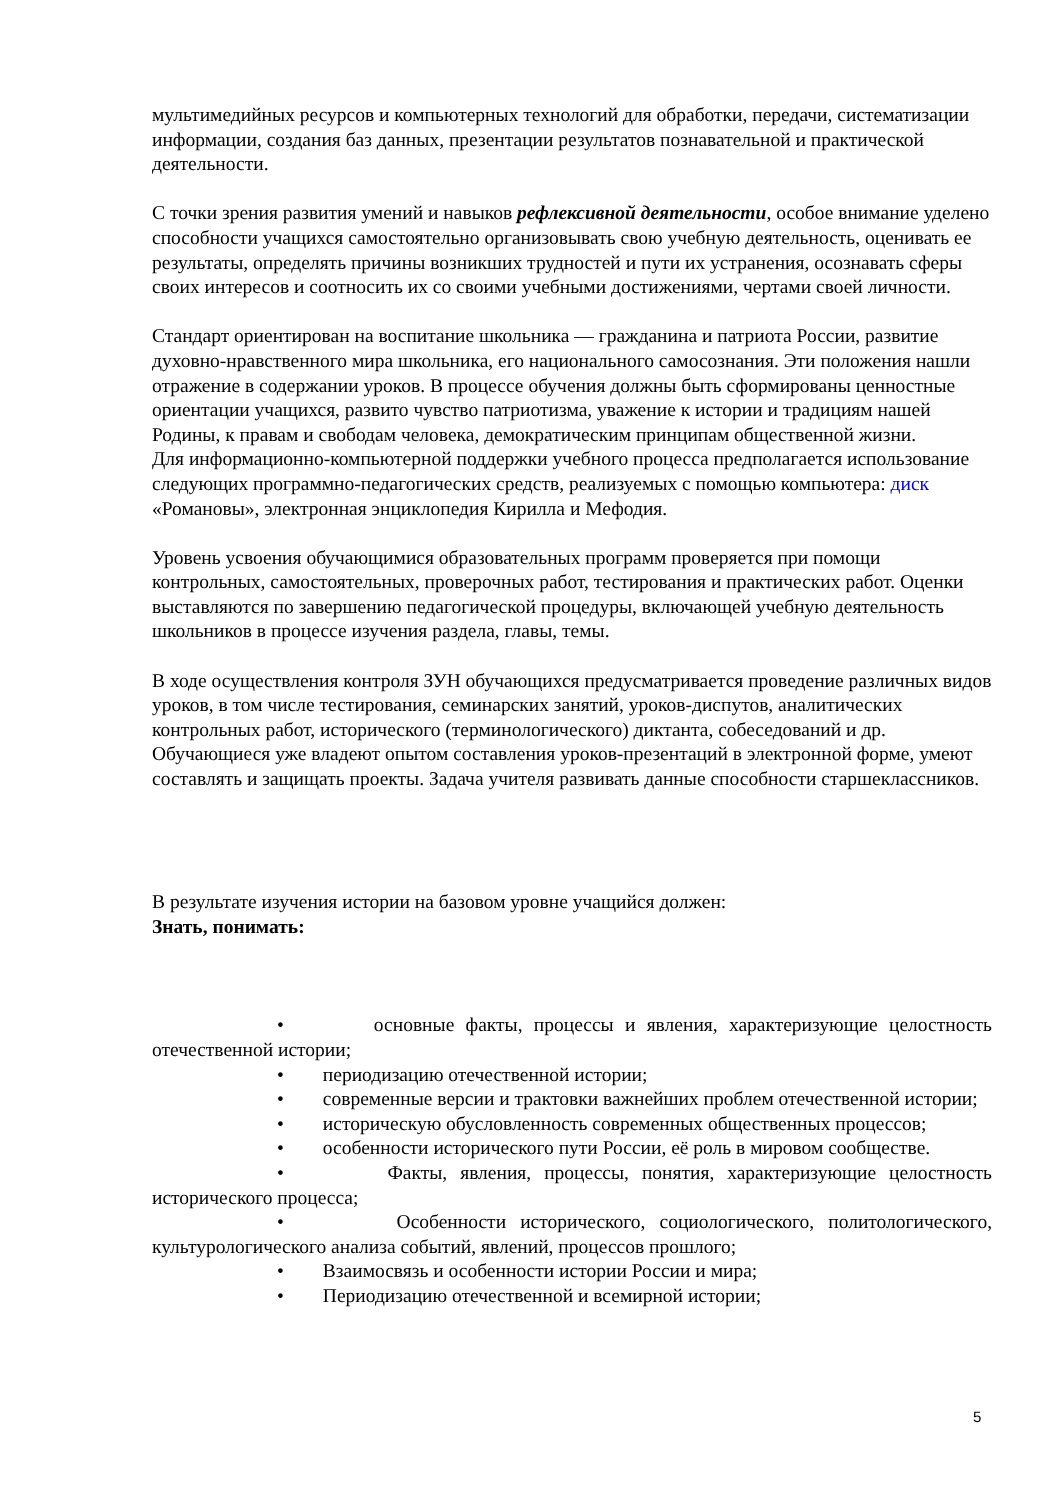мультимедийных ресурсов и компьютерных технологий для обработки, передачи, систематизации информации, создания баз данных, презентации результатов познавательной и практической деятельности.
С точки зрения развития умений и навыков рефлексивной деятельности, особое внимание уделено способности учащихся самостоятельно организовывать свою учебную деятельность, оценивать ее результаты, определять причины возникших трудностей и пути их устранения, осознавать сферы своих интересов и соотносить их со своими учебными достижениями, чертами своей личности.
Стандарт ориентирован на воспитание школьника — гражданина и патриота России, развитие духовно-нравственного мира школьника, его национального самосознания. Эти положения нашли отражение в содержании уроков. В процессе обучения должны быть сформированы ценностные ориентации учащихся, развито чувство патриотизма, уважение к истории и традициям нашей Родины, к правам и свободам человека, демократическим принципам общественной жизни.
Для информационно-компьютерной поддержки учебного процесса предполагается использование следующих программно-педагогических средств, реализуемых с помощью компьютера: диск «Романовы», электронная энциклопедия Кирилла и Мефодия.
Уровень усвоения обучающимися образовательных программ проверяется при помощи контрольных, самостоятельных, проверочных работ, тестирования и практических работ. Оценки выставляются по завершению педагогической процедуры, включающей учебную деятельность школьников в процессе изучения раздела, главы, темы.
В ходе осуществления контроля ЗУН обучающихся предусматривается проведение различных видов уроков, в том числе тестирования, семинарских занятий, уроков-диспутов, аналитических контрольных работ, исторического (терминологического) диктанта, собеседований и др. Обучающиеся уже владеют опытом составления уроков-презентаций в электронной форме, умеют составлять и защищать проекты. Задача учителя развивать данные способности старшеклассников.
В результате изучения истории на базовом уровне учащийся должен:
Знать, понимать:
• основные факты, процессы и явления, характеризующие целостность отечественной истории;
• периодизацию отечественной истории;
• современные версии и трактовки важнейших проблем отечественной истории;
• историческую обусловленность современных общественных процессов;
• особенности исторического пути России, её роль в мировом сообществе.
• Факты, явления, процессы, понятия, характеризующие целостность исторического процесса;
• Особенности исторического, социологического, политологического, культурологического анализа событий, явлений, процессов прошлого;
• Взаимосвязь и особенности истории России и мира;
• Периодизацию отечественной и всемирной истории;
5